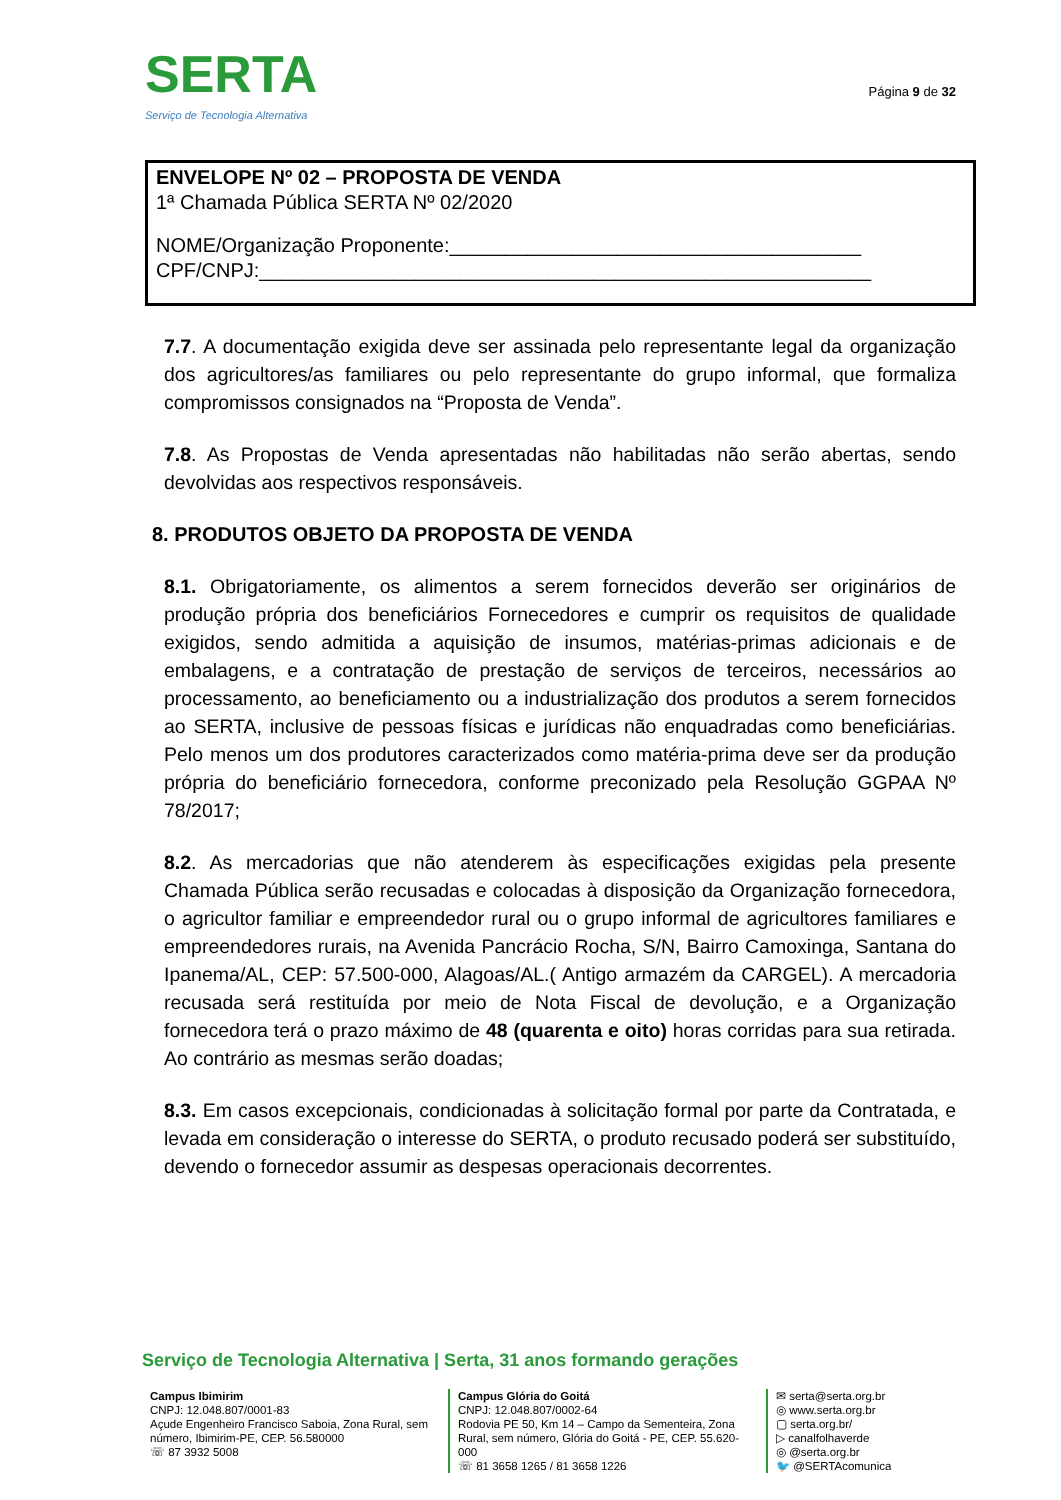SERTA
Serviço de Tecnologia Alternativa
Página 9 de 32
ENVELOPE Nº 02 – PROPOSTA DE VENDA
1ª Chamada Pública SERTA Nº 02/2020
NOME/Organização Proponente:_____________________________________
CPF/CNPJ:_______________________________________________________
7.7. A documentação exigida deve ser assinada pelo representante legal da organização dos agricultores/as familiares ou pelo representante do grupo informal, que formaliza compromissos consignados na “Proposta de Venda”.
7.8. As Propostas de Venda apresentadas não habilitadas não serão abertas, sendo devolvidas aos respectivos responsáveis.
8. PRODUTOS OBJETO DA PROPOSTA DE VENDA
8.1. Obrigatoriamente, os alimentos a serem fornecidos deverão ser originários de produção própria dos beneficiários Fornecedores e cumprir os requisitos de qualidade exigidos, sendo admitida a aquisição de insumos, matérias-primas adicionais e de embalagens, e a contratação de prestação de serviços de terceiros, necessários ao processamento, ao beneficiamento ou a industrialização dos produtos a serem fornecidos ao SERTA, inclusive de pessoas físicas e jurídicas não enquadradas como beneficiárias. Pelo menos um dos produtores caracterizados como matéria-prima deve ser da produção própria do beneficiário fornecedora, conforme preconizado pela Resolução GGPAA Nº 78/2017;
8.2. As mercadorias que não atenderem às especificações exigidas pela presente Chamada Pública serão recusadas e colocadas à disposição da Organização fornecedora, o agricultor familiar e empreendedor rural ou o grupo informal de agricultores familiares e empreendedores rurais, na Avenida Pancrácio Rocha, S/N, Bairro Camoxinga, Santana do Ipanema/AL, CEP: 57.500-000, Alagoas/AL.( Antigo armazém da CARGEL). A mercadoria recusada será restituída por meio de Nota Fiscal de devolução, e a Organização fornecedora terá o prazo máximo de 48 (quarenta e oito) horas corridas para sua retirada. Ao contrário as mesmas serão doadas;
8.3. Em casos excepcionais, condicionadas à solicitação formal por parte da Contratada, e levada em consideração o interesse do SERTA, o produto recusado poderá ser substituído, devendo o fornecedor assumir as despesas operacionais decorrentes.
Serviço de Tecnologia Alternativa | Serta, 31 anos formando gerações
Campus Ibimirim
CNPJ: 12.048.807/0001-83
Açude Engenheiro Francisco Saboia, Zona Rural, sem número, Ibimirim-PE, CEP. 56.580000
☏ 87 3932 5008
Campus Glória do Goitá
CNPJ: 12.048.807/0002-64
Rodovia PE 50, Km 14 – Campo da Sementeira, Zona Rural, sem número, Glória do Goitá - PE, CEP. 55.620-000
☏ 81 3658 1265 / 81 3658 1226
✉ serta@serta.org.br
◎ www.serta.org.br
▢ serta.org.br/
▷ canalfolhaverde
◎ @serta.org.br
🐦 @SERTAcomunica